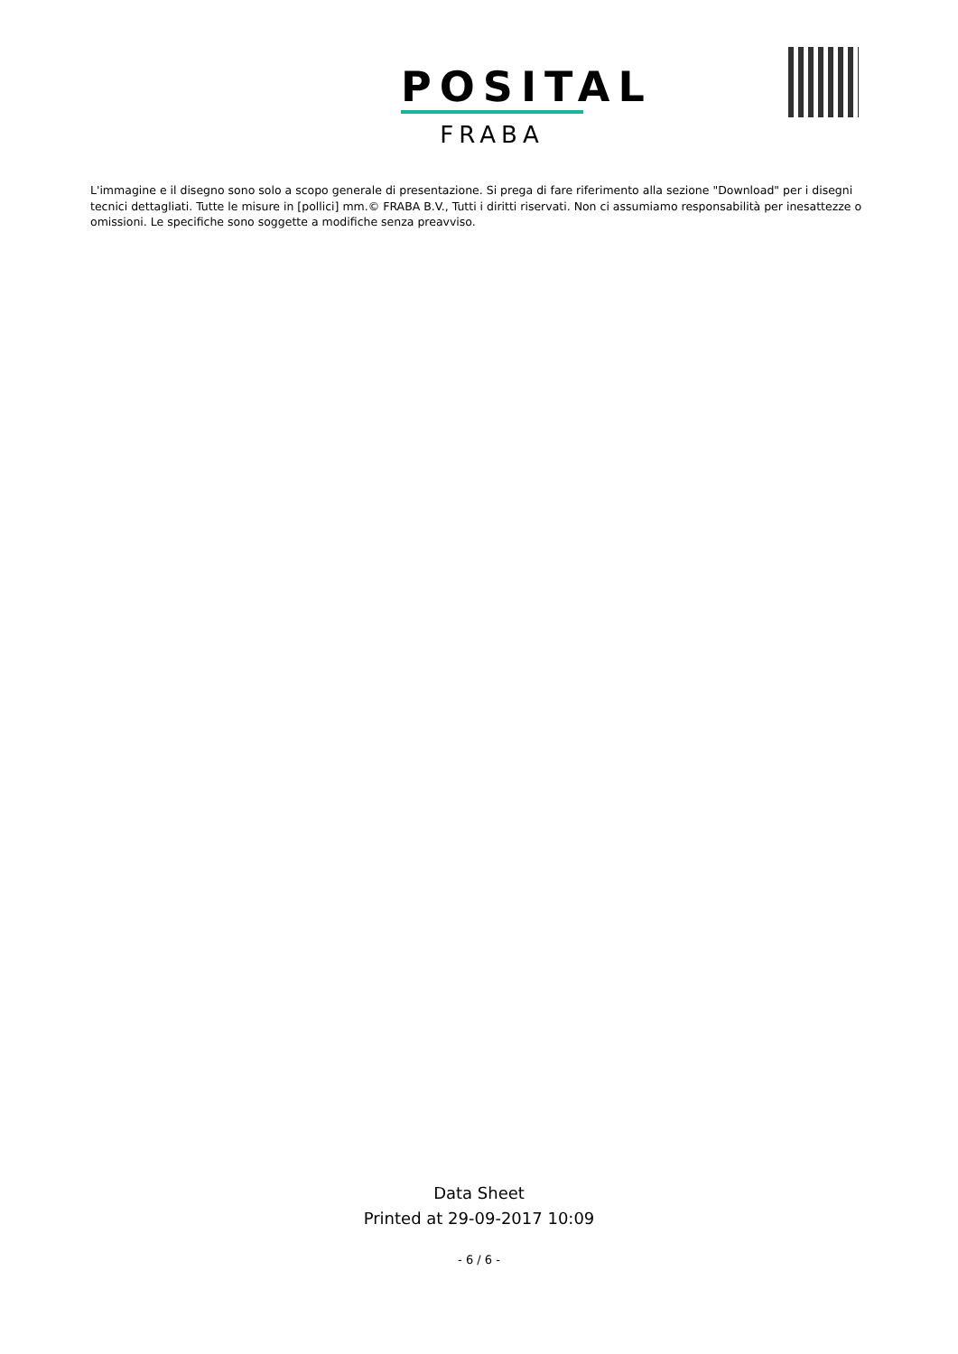POSITAL
FRABA
L'immagine e il disegno sono solo a scopo generale di presentazione. Si prega di fare riferimento alla sezione "Download" per i disegni tecnici dettagliati. Tutte le misure in [pollici] mm.© FRABA B.V., Tutti i diritti riservati. Non ci assumiamo responsabilità per inesattezze o omissioni. Le specifiche sono soggette a modifiche senza preavviso.
Data Sheet
Printed at 29-09-2017 10:09
- 6 / 6 -